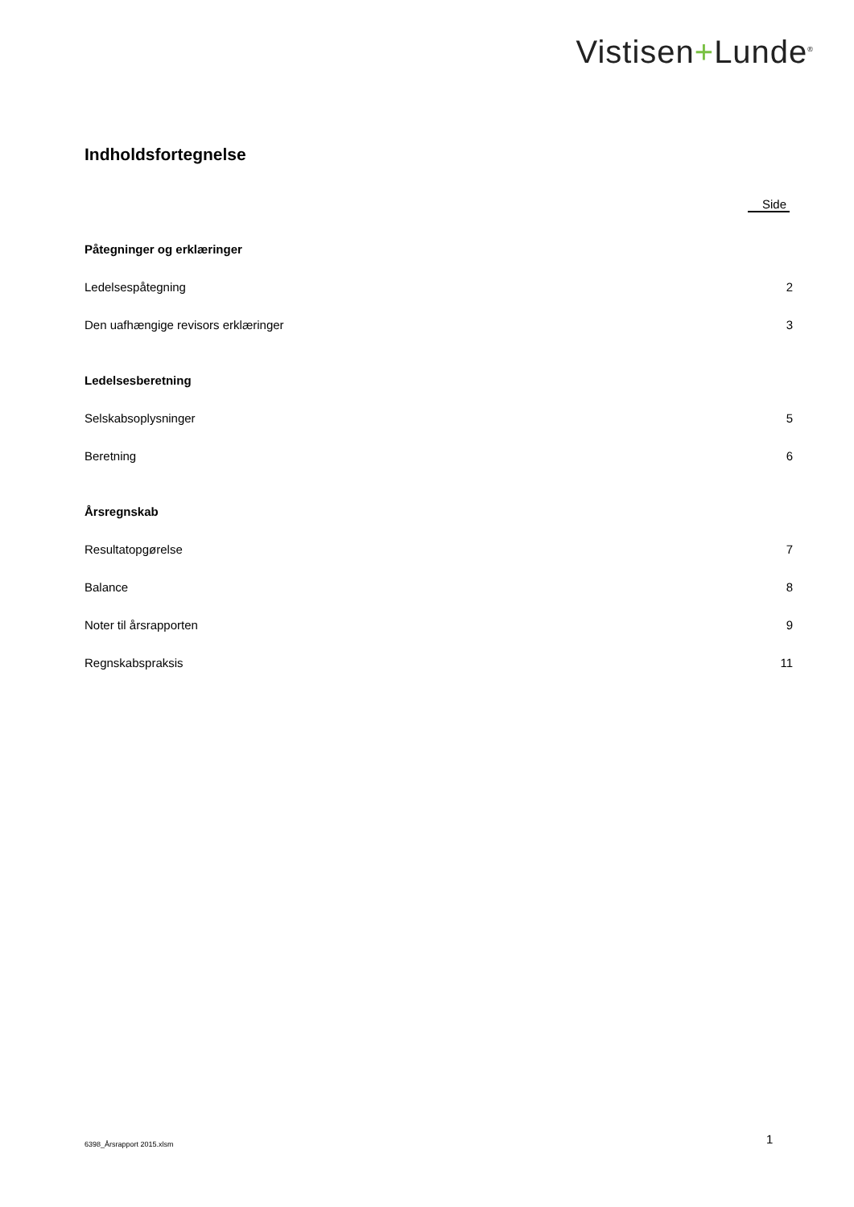Vistisen+Lunde<sup>®</sup>
Indholdsfortegnelse
Side
Påtegninger og erklæringer
Ledelsespåtegning 2
Den uafhængige revisors erklæringer 3
Ledelsesberetning
Selskabsoplysninger 5
Beretning 6
Årsregnskab
Resultatopgørelse 7
Balance 8
Noter til årsrapporten 9
Regnskabspraksis 11
6398_Årsrapport 2015.xlsm 1